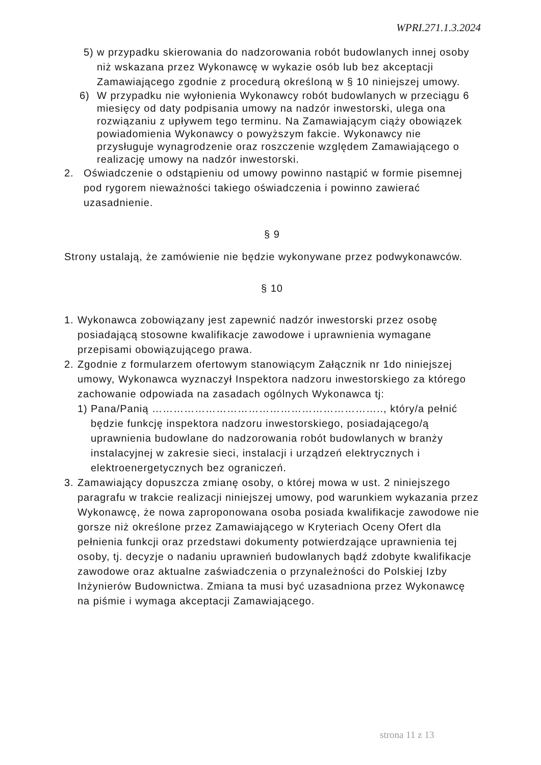WPRI.271.1.3.2024
5) w przypadku skierowania do nadzorowania robót budowlanych innej osoby niż wskazana przez Wykonawcę w wykazie osób lub bez akceptacji Zamawiającego zgodnie z procedurą określoną w § 10 niniejszej umowy.
6) W przypadku nie wyłonienia Wykonawcy robót budowlanych w przeciągu 6 miesięcy od daty podpisania umowy na nadzór inwestorski, ulega ona rozwiązaniu z upływem tego terminu. Na Zamawiającym ciąży obowiązek powiadomienia Wykonawcy o powyższym fakcie. Wykonawcy nie przysługuje wynagrodzenie oraz roszczenie względem Zamawiającego o realizację umowy na nadzór inwestorski.
2. Oświadczenie o odstąpieniu od umowy powinno nastąpić w formie pisemnej pod rygorem nieważności takiego oświadczenia i powinno zawierać uzasadnienie.
§ 9
Strony ustalają, że zamówienie nie będzie wykonywane przez podwykonawców.
§ 10
1. Wykonawca zobowiązany jest zapewnić nadzór inwestorski przez osobę posiadającą stosowne kwalifikacje zawodowe i uprawnienia wymagane przepisami obowiązującego prawa.
2. Zgodnie z formularzem ofertowym stanowiącym Załącznik nr 1do niniejszej umowy, Wykonawca wyznaczył Inspektora nadzoru inwestorskiego za którego zachowanie odpowiada na zasadach ogólnych Wykonawca tj:
1) Pana/Panią ……………………………………………………….., który/a pełnić będzie funkcję inspektora nadzoru inwestorskiego, posiadającego/ą uprawnienia budowlane do nadzorowania robót budowlanych w branży instalacyjnej w zakresie sieci, instalacji i urządzeń elektrycznych i elektroenergetycznych bez ograniczeń.
3. Zamawiający dopuszcza zmianę osoby, o której mowa w ust. 2 niniejszego paragrafu w trakcie realizacji niniejszej umowy, pod warunkiem wykazania przez Wykonawcę, że nowa zaproponowana osoba posiada kwalifikacje zawodowe nie gorsze niż określone przez Zamawiającego w Kryteriach Oceny Ofert dla pełnienia funkcji oraz przedstawi dokumenty potwierdzające uprawnienia tej osoby, tj. decyzje o nadaniu uprawnień budowlanych bądź zdobyte kwalifikacje zawodowe oraz aktualne zaświadczenia o przynależności do Polskiej Izby Inżynierów Budownictwa. Zmiana ta musi być uzasadniona przez Wykonawcę na piśmie i wymaga akceptacji Zamawiającego.
strona 11 z 13